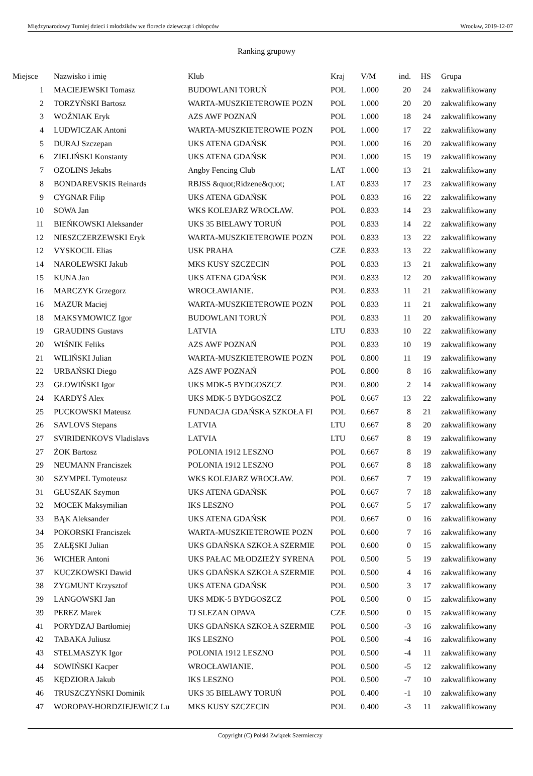Międzynarodowy Turniej dzieci i młodzików we florecie dziewcząt i chłopców Wrocław, 2019-12-07
Ranking grupowy
| Miejsce | | Nazwisko i imię | Klub | Kraj | V/M | ind. | HS | | Grupa |
| --- | --- | --- | --- | --- | --- | --- | --- | --- | --- |
| 1 | | MACIEJEWSKI Tomasz | BUDOWLANI TORUŃ | POL | 1.000 | 20 | 24 | | zakwalifikowany |
| 2 | | TORZYŃSKI Bartosz | WARTA-MUSZKIETEROWIE POZN | POL | 1.000 | 20 | 20 | | zakwalifikowany |
| 3 | | WOŹNIAK Eryk | AZS AWF POZNAŃ | POL | 1.000 | 18 | 24 | | zakwalifikowany |
| 4 | | LUDWICZAK Antoni | WARTA-MUSZKIETEROWIE POZN | POL | 1.000 | 17 | 22 | | zakwalifikowany |
| 5 | | DURAJ Szczepan | UKS ATENA GDAŃSK | POL | 1.000 | 16 | 20 | | zakwalifikowany |
| 6 | | ZIELIŃSKI Konstanty | UKS ATENA GDAŃSK | POL | 1.000 | 15 | 19 | | zakwalifikowany |
| 7 | | OZOLINS Jekabs | Angby Fencing Club | LAT | 1.000 | 13 | 21 | | zakwalifikowany |
| 8 | | BONDAREVSKIS Reinards | RBJSS &quot;Ridzene&quot; | LAT | 0.833 | 17 | 23 | | zakwalifikowany |
| 9 | | CYGNAR Filip | UKS ATENA GDAŃSK | POL | 0.833 | 16 | 22 | | zakwalifikowany |
| 10 | | SOWA Jan | WKS KOLEJARZ WROCŁAW. | POL | 0.833 | 14 | 23 | | zakwalifikowany |
| 11 | | BIEŃKOWSKI Aleksander | UKS 35 BIELAWY TORUŃ | POL | 0.833 | 14 | 22 | | zakwalifikowany |
| 12 | | NIESZCZERZEWSKI Eryk | WARTA-MUSZKIETEROWIE POZN | POL | 0.833 | 13 | 22 | | zakwalifikowany |
| 12 | | VYSKOCIL Elias | USK PRAHA | CZE | 0.833 | 13 | 22 | | zakwalifikowany |
| 14 | | NAROLEWSKI Jakub | MKS KUSY SZCZECIN | POL | 0.833 | 13 | 21 | | zakwalifikowany |
| 15 | | KUNA Jan | UKS ATENA GDAŃSK | POL | 0.833 | 12 | 20 | | zakwalifikowany |
| 16 | | MARCZYK Grzegorz | WROCŁAWIANIE. | POL | 0.833 | 11 | 21 | | zakwalifikowany |
| 16 | | MAZUR Maciej | WARTA-MUSZKIETEROWIE POZN | POL | 0.833 | 11 | 21 | | zakwalifikowany |
| 18 | | MAKSYMOWICZ Igor | BUDOWLANI TORUŃ | POL | 0.833 | 11 | 20 | | zakwalifikowany |
| 19 | | GRAUDINS Gustavs | LATVIA | LTU | 0.833 | 10 | 22 | | zakwalifikowany |
| 20 | | WIŚNIK Feliks | AZS AWF POZNAŃ | POL | 0.833 | 10 | 19 | | zakwalifikowany |
| 21 | | WILIŃSKI Julian | WARTA-MUSZKIETEROWIE POZN | POL | 0.800 | 11 | 19 | | zakwalifikowany |
| 22 | | URBAŃSKI Diego | AZS AWF POZNAŃ | POL | 0.800 | 8 | 16 | | zakwalifikowany |
| 23 | | GŁOWIŃSKI Igor | UKS MDK-5 BYDGOSZCZ | POL | 0.800 | 2 | 14 | | zakwalifikowany |
| 24 | | KARDYŚ Alex | UKS MDK-5 BYDGOSZCZ | POL | 0.667 | 13 | 22 | | zakwalifikowany |
| 25 | | PUCKOWSKI Mateusz | FUNDACJA GDAŃSKA SZKOŁA FI | POL | 0.667 | 8 | 21 | | zakwalifikowany |
| 26 | | SAVLOVS Stepans | LATVIA | LTU | 0.667 | 8 | 20 | | zakwalifikowany |
| 27 | | SVIRIDENKOVS Vladislavs | LATVIA | LTU | 0.667 | 8 | 19 | | zakwalifikowany |
| 27 | | ŻOK Bartosz | POLONIA 1912 LESZNO | POL | 0.667 | 8 | 19 | | zakwalifikowany |
| 29 | | NEUMANN Franciszek | POLONIA 1912 LESZNO | POL | 0.667 | 8 | 18 | | zakwalifikowany |
| 30 | | SZYMPEL Tymoteusz | WKS KOLEJARZ WROCŁAW. | POL | 0.667 | 7 | 19 | | zakwalifikowany |
| 31 | | GŁUSZAK Szymon | UKS ATENA GDAŃSK | POL | 0.667 | 7 | 18 | | zakwalifikowany |
| 32 | | MOCEK Maksymilian | IKS LESZNO | POL | 0.667 | 5 | 17 | | zakwalifikowany |
| 33 | | BĄK Aleksander | UKS ATENA GDAŃSK | POL | 0.667 | 0 | 16 | | zakwalifikowany |
| 34 | | POKORSKI Franciszek | WARTA-MUSZKIETEROWIE POZN | POL | 0.600 | 7 | 16 | | zakwalifikowany |
| 35 | | ZAŁĘSKI Julian | UKS GDAŃSKA SZKOŁA SZERMIE | POL | 0.600 | 0 | 15 | | zakwalifikowany |
| 36 | | WICHER Antoni | UKS PAŁAC MŁODZIEŻY SYRENA | POL | 0.500 | 5 | 19 | | zakwalifikowany |
| 37 | | KUCZKOWSKI Dawid | UKS GDAŃSKA SZKOŁA SZERMIE | POL | 0.500 | 4 | 16 | | zakwalifikowany |
| 38 | | ZYGMUNT Krzysztof | UKS ATENA GDAŃSK | POL | 0.500 | 3 | 17 | | zakwalifikowany |
| 39 | | LANGOWSKI Jan | UKS MDK-5 BYDGOSZCZ | POL | 0.500 | 0 | 15 | | zakwalifikowany |
| 39 | | PEREZ Marek | TJ SLEZAN OPAVA | CZE | 0.500 | 0 | 15 | | zakwalifikowany |
| 41 | | PORYDZAJ Bartłomiej | UKS GDAŃSKA SZKOŁA SZERMIE | POL | 0.500 | -3 | 16 | | zakwalifikowany |
| 42 | | TABAKA Juliusz | IKS LESZNO | POL | 0.500 | -4 | 16 | | zakwalifikowany |
| 43 | | STELMASZYK Igor | POLONIA 1912 LESZNO | POL | 0.500 | -4 | 11 | | zakwalifikowany |
| 44 | | SOWIŃSKI Kacper | WROCŁAWIANIE. | POL | 0.500 | -5 | 12 | | zakwalifikowany |
| 45 | | KĘDZIORA Jakub | IKS LESZNO | POL | 0.500 | -7 | 10 | | zakwalifikowany |
| 46 | | TRUSZCZYŃSKI Dominik | UKS 35 BIELAWY TORUŃ | POL | 0.400 | -1 | 10 | | zakwalifikowany |
| 47 | | WOROPAY-HORDZIEJEWICZ Lu | MKS KUSY SZCZECIN | POL | 0.400 | -3 | 11 | | zakwalifikowany |
Copyright (C) Polski Związek Szermierczy